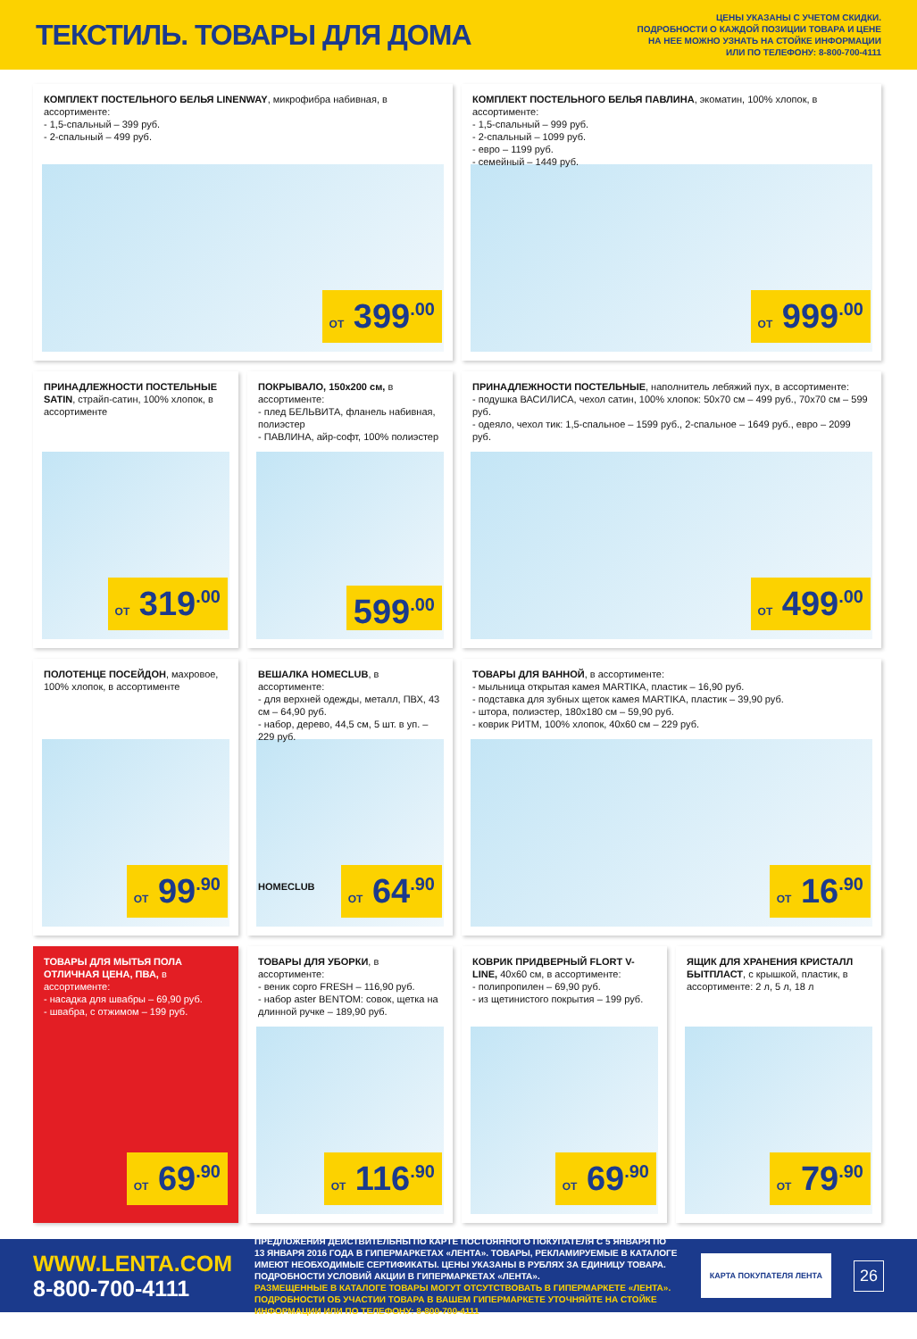ТЕКСТИЛЬ. ТОВАРЫ ДЛЯ ДОМА
ЦЕНЫ УКАЗАНЫ С УЧЕТОМ СКИДКИ.
ПОДРОБНОСТИ О КАЖДОЙ ПОЗИЦИИ ТОВАРА И ЦЕНЕ
НА НЕЕ МОЖНО УЗНАТЬ НА СТОЙКЕ ИНФОРМАЦИИ
ИЛИ ПО ТЕЛЕФОНУ: 8-800-700-4111
КОМПЛЕКТ ПОСТЕЛЬНОГО БЕЛЬЯ LINENWAY, микрофибра набивная, в ассортименте:
- 1,5-спальный – 399 руб.
- 2-спальный – 499 руб.
ОТ 399<sup>.00</sup>
КОМПЛЕКТ ПОСТЕЛЬНОГО БЕЛЬЯ ПАВЛИНА, экоматин, 100% хлопок, в ассортименте:
- 1,5-спальный – 999 руб.
- 2-спальный – 1099 руб.
- евро – 1199 руб.
- семейный – 1449 руб.
ОТ 999<sup>.00</sup>
ПРИНАДЛЕЖНОСТИ ПОСТЕЛЬНЫЕ SATIN, страйп-сатин, 100% хлопок, в ассортименте
ОТ 319<sup>.00</sup>
ПОКРЫВАЛО, 150x200 см, в ассортименте:
- плед БЕЛЬВИТА, фланель набивная, полиэстер
- ПАВЛИНА, айр-софт, 100% полиэстер
599<sup>.00</sup>
ПРИНАДЛЕЖНОСТИ ПОСТЕЛЬНЫЕ, наполнитель лебяжий пух, в ассортименте:
- подушка ВАСИЛИСА, чехол сатин, 100% хлопок: 50x70 см – 499 руб., 70x70 см – 599 руб.
- одеяло, чехол тик: 1,5-спальное – 1599 руб., 2-спальное – 1649 руб., евро – 2099 руб.
ОТ 499<sup>.00</sup>
ПОЛОТЕНЦЕ ПОСЕЙДОН, махровое, 100% хлопок, в ассортименте
ОТ 99<sup>.90</sup>
ВЕШАЛКА HOMECLUB, в ассортименте:
- для верхней одежды, металл, ПВХ, 43 см – 64,90 руб.
- набор, дерево, 44,5 см, 5 шт. в уп. – 229 руб.
HOMECLUB
ОТ 64<sup>.90</sup>
ТОВАРЫ ДЛЯ ВАННОЙ, в ассортименте:
- мыльница открытая камея MARTIKA, пластик – 16,90 руб.
- подставка для зубных щеток камея MARTIKA, пластик – 39,90 руб.
- штора, полиэстер, 180x180 см – 59,90 руб.
- коврик РИТМ, 100% хлопок, 40x60 см – 229 руб.
ОТ 16<sup>.90</sup>
ТОВАРЫ ДЛЯ МЫТЬЯ ПОЛА ОТЛИЧНАЯ ЦЕНА, ПВА, в ассортименте:
- насадка для швабры – 69,90 руб.
- швабра, с отжимом – 199 руб.
ОТ 69<sup>.90</sup>
ТОВАРЫ ДЛЯ УБОРКИ, в ассортименте:
- веник copro FRESH – 116,90 руб.
- набор aster BENTOM: совок, щетка на длинной ручке – 189,90 руб.
ОТ 116<sup>.90</sup>
КОВРИК ПРИДВЕРНЫЙ FLORT V-LINE, 40x60 см, в ассортименте:
- полипропилен – 69,90 руб.
- из щетинистого покрытия – 199 руб.
ОТ 69<sup>.90</sup>
ЯЩИК ДЛЯ ХРАНЕНИЯ КРИСТАЛЛ БЫТПЛАСТ, с крышкой, пластик, в ассортименте: 2 л, 5 л, 18 л
ОТ 79<sup>.90</sup>
WWW.LENTA.COM
8-800-700-4111
ПРЕДЛОЖЕНИЯ ДЕЙСТВИТЕЛЬНЫ ПО КАРТЕ ПОСТОЯННОГО ПОКУПАТЕЛЯ С 5 ЯНВАРЯ ПО 13 ЯНВАРЯ 2016 ГОДА В ГИПЕРМАРКЕТАХ «ЛЕНТА». ТОВАРЫ, РЕКЛАМИРУЕМЫЕ В КАТАЛОГЕ ИМЕЮТ НЕОБХОДИМЫЕ СЕРТИФИКАТЫ. ЦЕНЫ УКАЗАНЫ В РУБЛЯХ ЗА ЕДИНИЦУ ТОВАРА. ПОДРОБНОСТИ УСЛОВИЙ АКЦИИ В ГИПЕРМАРКЕТАХ «ЛЕНТА».
РАЗМЕЩЕННЫЕ В КАТАЛОГЕ ТОВАРЫ МОГУТ ОТСУТСТВОВАТЬ В ГИПЕРМАРКЕТЕ «ЛЕНТА». ПОДРОБНОСТИ ОБ УЧАСТИИ ТОВАРА В ВАШЕМ ГИПЕРМАРКЕТЕ УТОЧНЯЙТЕ НА СТОЙКЕ ИНФОРМАЦИИ ИЛИ ПО ТЕЛЕФОНУ: 8-800-700-4111
КАРТА ПОКУПАТЕЛЯ ЛЕНТА
26